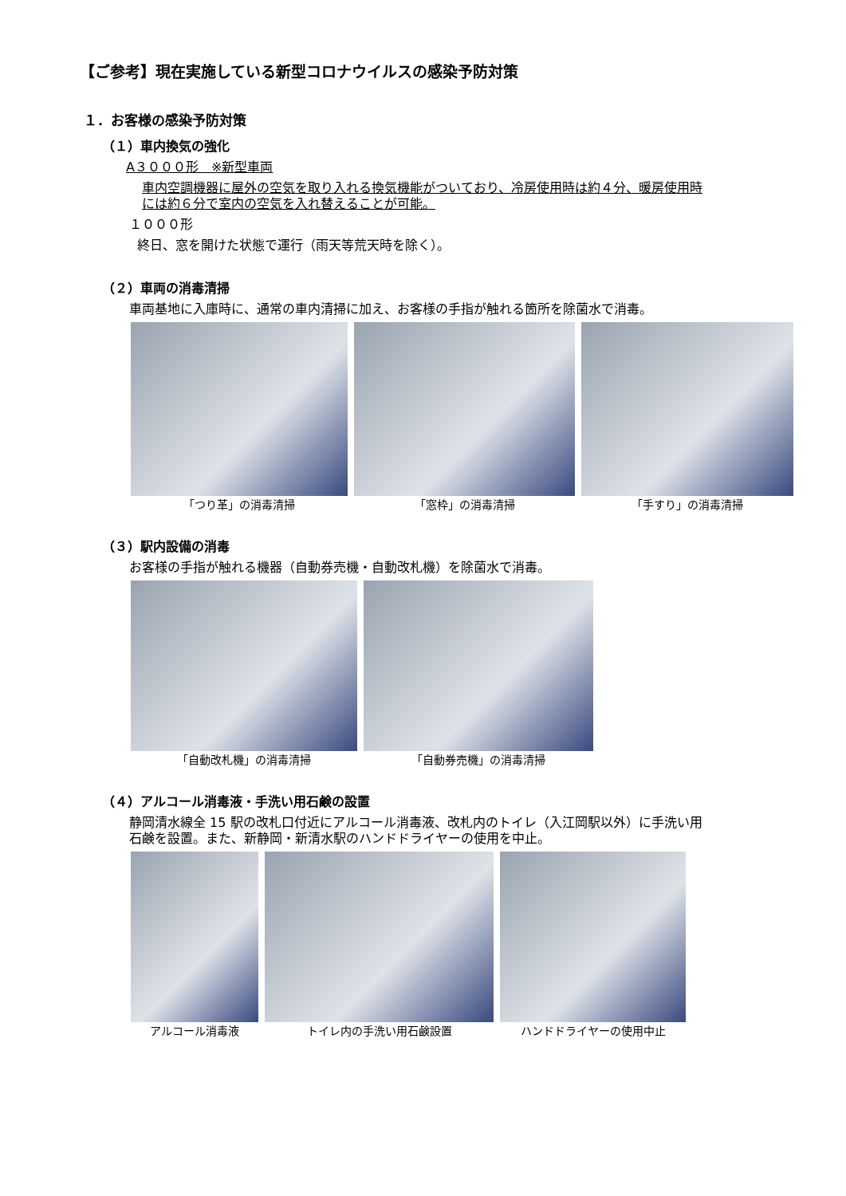【ご参考】現在実施している新型コロナウイルスの感染予防対策
１．お客様の感染予防対策
（１）車内換気の強化
A３０００形　※新型車両
車内空調機器に屋外の空気を取り入れる換気機能がついており、冷房使用時は約４分、暖房使用時
には約６分で室内の空気を入れ替えることが可能。
１０００形
終日、窓を開けた状態で運行（雨天等荒天時を除く）。
（２）車両の消毒清掃
車両基地に入庫時に、通常の車内清掃に加え、お客様の手指が触れる箇所を除菌水で消毒。
「つり革」の消毒清掃 「窓枠」の消毒清掃 「手すり」の消毒清掃
（３）駅内設備の消毒
お客様の手指が触れる機器（自動券売機・自動改札機）を除菌水で消毒。
「自動改札機」の消毒清掃 「自動券売機」の消毒清掃
（４）アルコール消毒液・手洗い用石鹸の設置
静岡清水線全 15 駅の改札口付近にアルコール消毒液、改札内のトイレ（入江岡駅以外）に手洗い用
石鹸を設置。また、新静岡・新清水駅のハンドドライヤーの使用を中止。
アルコール消毒液 トイレ内の手洗い用石鹸設置 ハンドドライヤーの使用中止